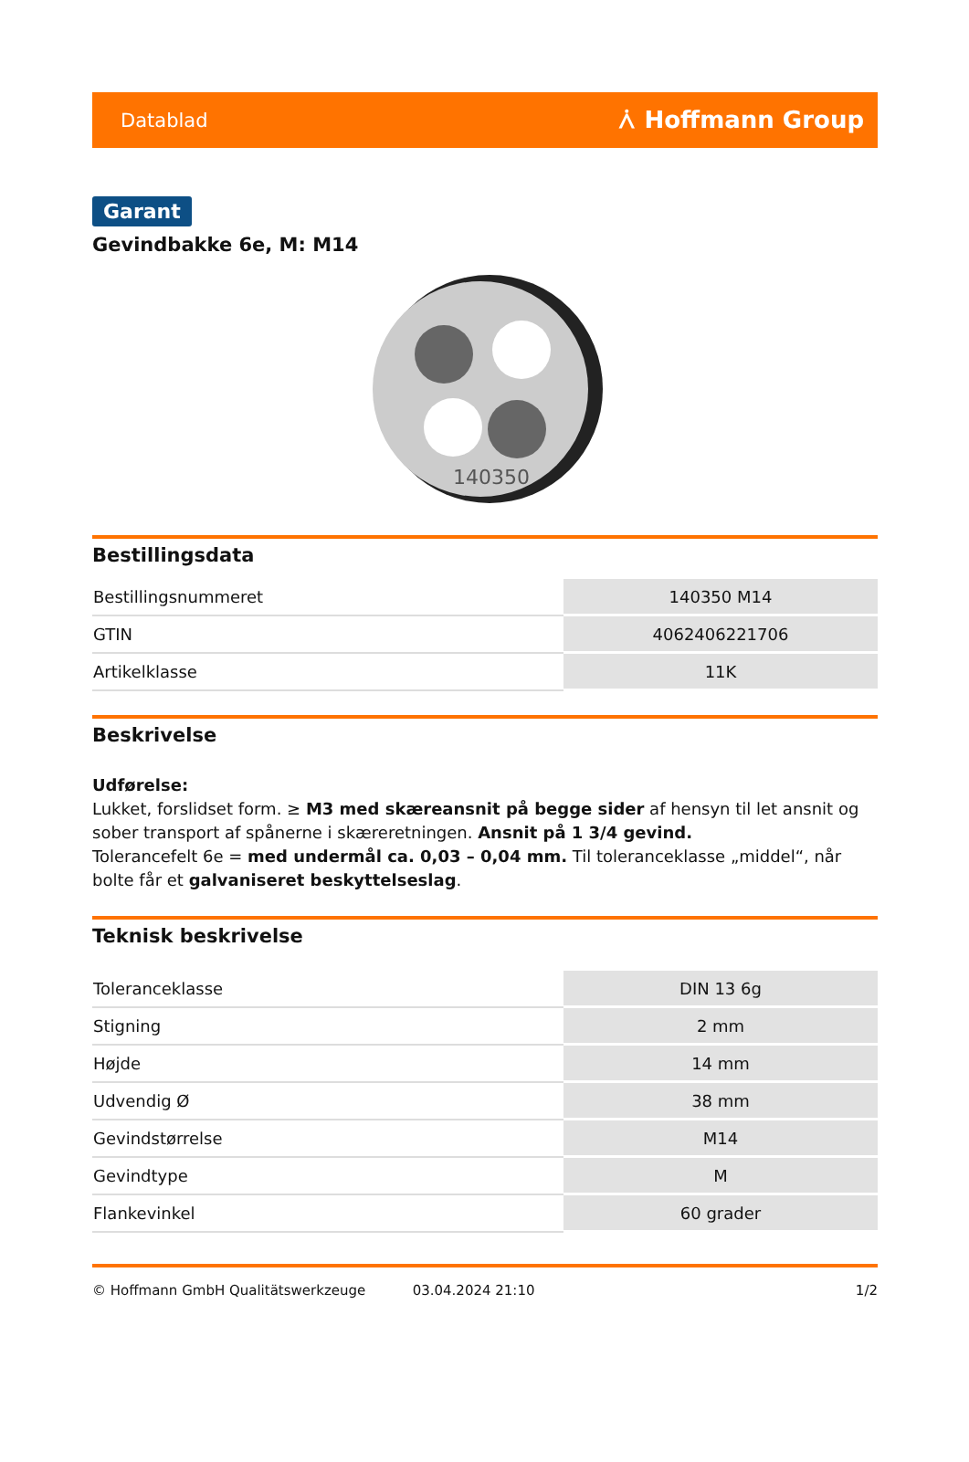Datablad ⩑ Hoffmann Group
Garant
Gevindbakke 6e, M: M14
140350
Bestillingsdata
| Bestillingsnummeret | 140350 M14 |
| GTIN | 4062406221706 |
| Artikelklasse | 11K |
Beskrivelse
Udførelse:
Lukket, forslidset form. ≥ M3 med skæreansnit på begge sider af hensyn til let ansnit og sober transport af spånerne i skæreretningen. Ansnit på 1 3/4 gevind.
Tolerancefelt 6e = med undermål ca. 0,03 – 0,04 mm. Til toleranceklasse „middel“, når bolte får et galvaniseret beskyttelseslag.
Teknisk beskrivelse
| Toleranceklasse | DIN 13 6g |
| Stigning | 2 mm |
| Højde | 14 mm |
| Udvendig Ø | 38 mm |
| Gevindstørrelse | M14 |
| Gevindtype | M |
| Flankevinkel | 60 grader |
© Hoffmann GmbH Qualitätswerkzeuge 03.04.2024 21:10 1/2